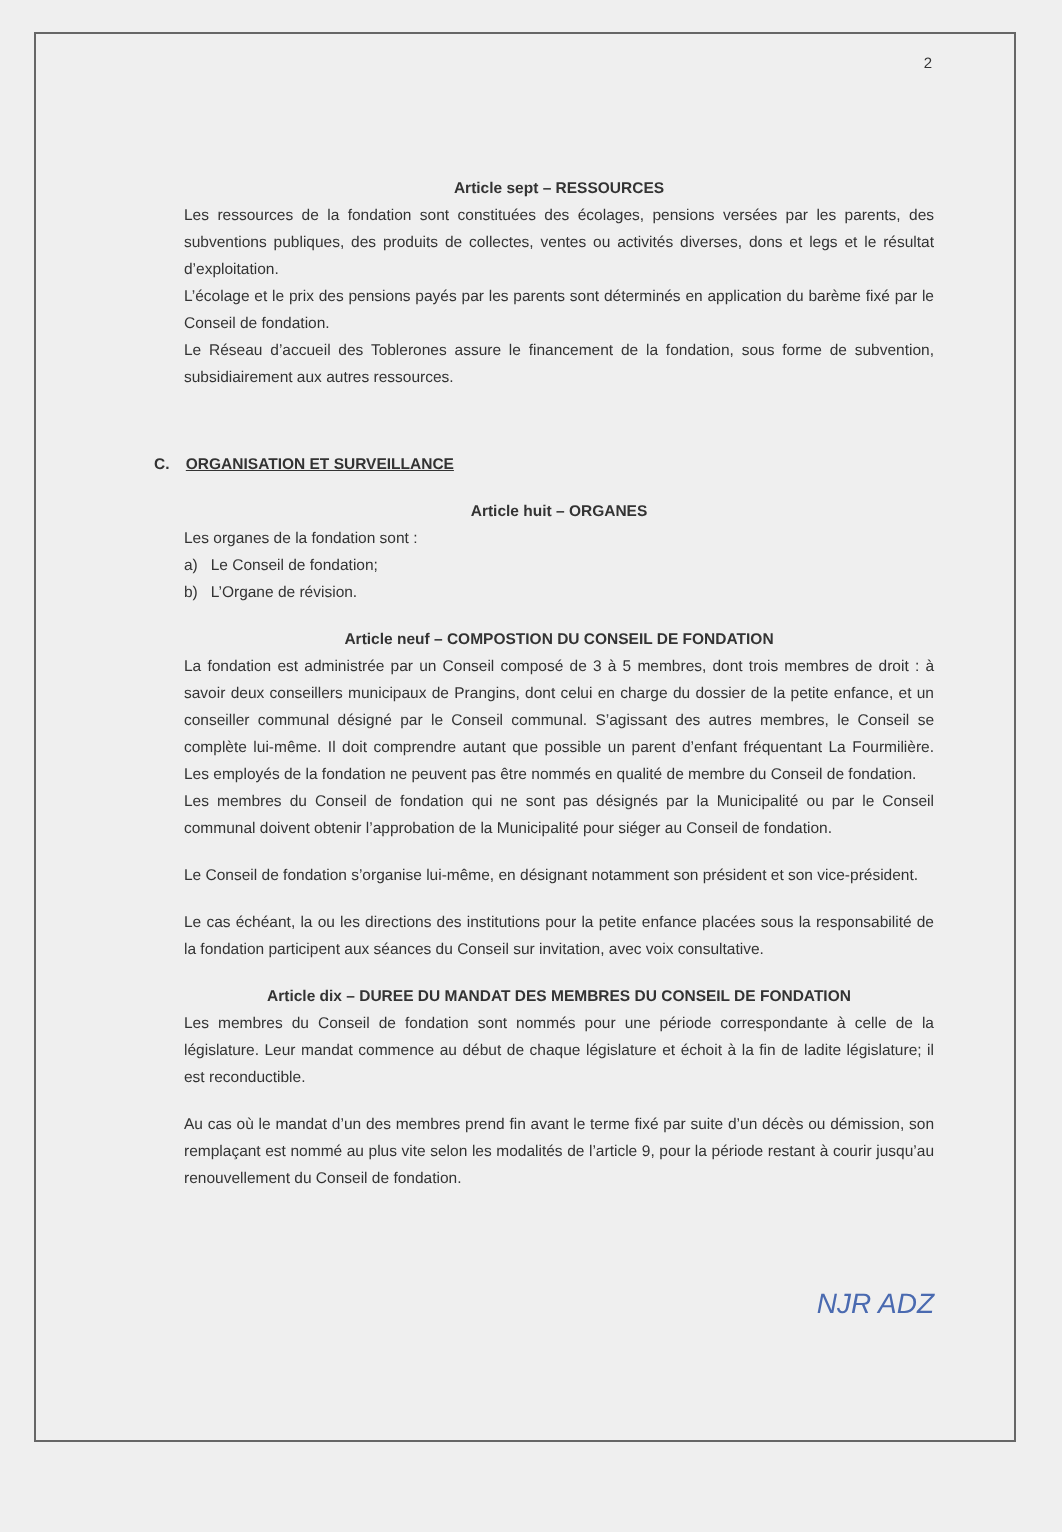2
Article sept – RESSOURCES
Les ressources de la fondation sont constituées des écolages, pensions versées par les parents, des subventions publiques, des produits de collectes, ventes ou activités diverses, dons et legs et le résultat d’exploitation.
L’écolage et le prix des pensions payés par les parents sont déterminés en application du barème fixé par le Conseil de fondation.
Le Réseau d’accueil des Toblerones assure le financement de la fondation, sous forme de subvention, subsidiairement aux autres ressources.
C. ORGANISATION ET SURVEILLANCE
Article huit – ORGANES
Les organes de la fondation sont :
a) Le Conseil de fondation;
b) L’Organe de révision.
Article neuf – COMPOSTION DU CONSEIL DE FONDATION
La fondation est administrée par un Conseil composé de 3 à 5 membres, dont trois membres de droit : à savoir deux conseillers municipaux de Prangins, dont celui en charge du dossier de la petite enfance, et un conseiller communal désigné par le Conseil communal. S’agissant des autres membres, le Conseil se complète lui-même. Il doit comprendre autant que possible un parent d’enfant fréquentant La Fourmilière. Les employés de la fondation ne peuvent pas être nommés en qualité de membre du Conseil de fondation.
Les membres du Conseil de fondation qui ne sont pas désignés par la Municipalité ou par le Conseil communal doivent obtenir l’approbation de la Municipalité pour siéger au Conseil de fondation.
Le Conseil de fondation s’organise lui-même, en désignant notamment son président et son vice-président.
Le cas échéant, la ou les directions des institutions pour la petite enfance placées sous la responsabilité de la fondation participent aux séances du Conseil sur invitation, avec voix consultative.
Article dix – DUREE DU MANDAT DES MEMBRES DU CONSEIL DE FONDATION
Les membres du Conseil de fondation sont nommés pour une période correspondante à celle de la législature. Leur mandat commence au début de chaque législature et échoit à la fin de ladite législature; il est reconductible.
Au cas où le mandat d’un des membres prend fin avant le terme fixé par suite d’un décès ou démission, son remplaçant est nommé au plus vite selon les modalités de l’article 9, pour la période restant à courir jusqu’au renouvellement du Conseil de fondation.
NJR ADZ